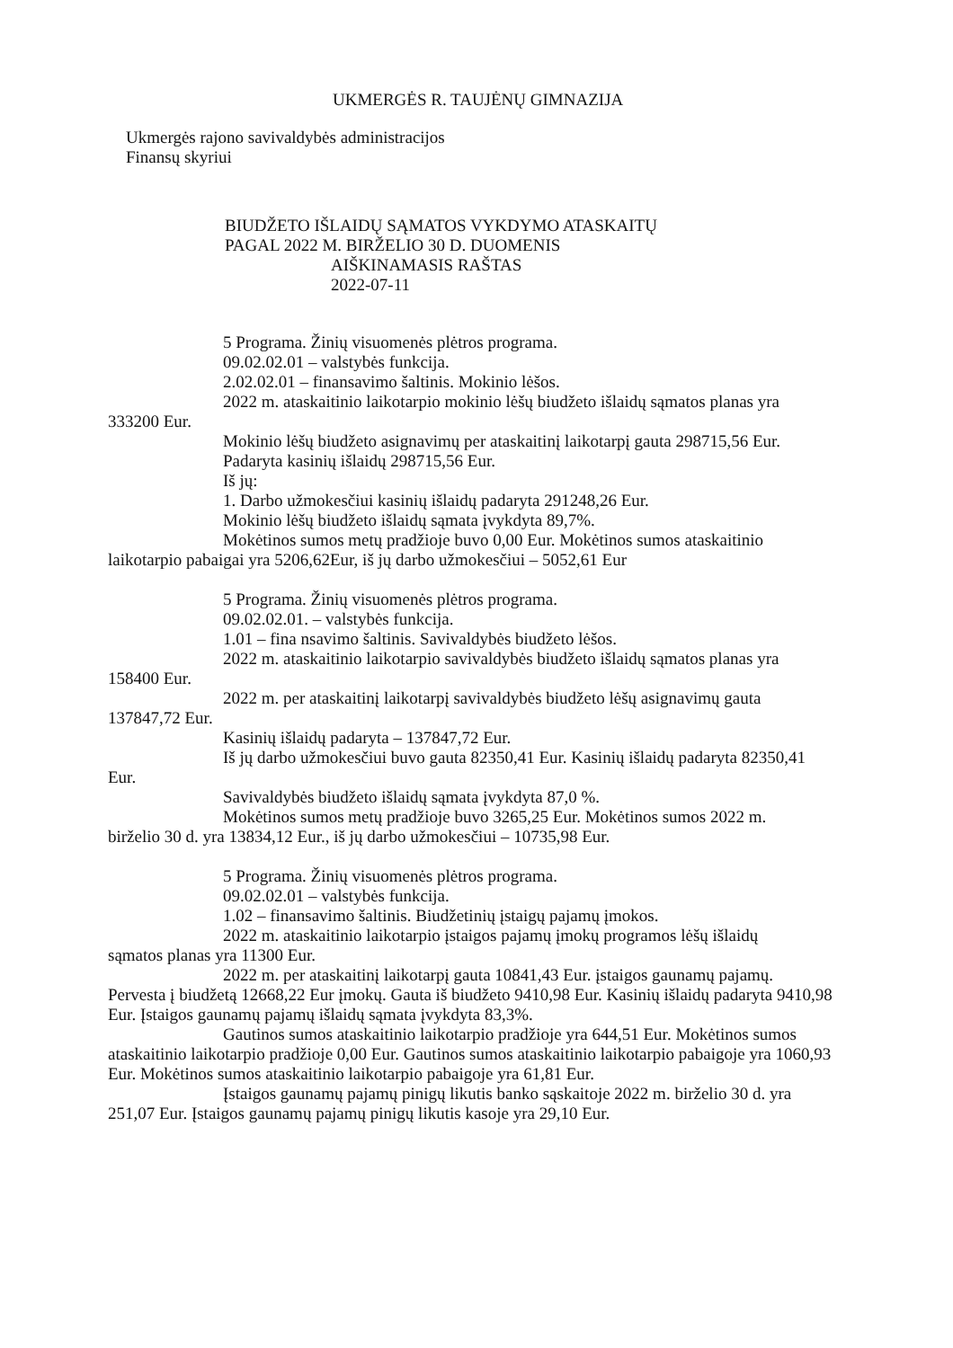UKMERGĖS R. TAUJĖNŲ GIMNAZIJA
Ukmergės rajono savivaldybės administracijos
Finansų skyriui
BIUDŽETO IŠLAIDŲ SĄMATOS VYKDYMO ATASKAITŲ
PAGAL 2022 M. BIRŽELIO 30 D. DUOMENIS
AIŠKINAMASIS RAŠTAS
2022-07-11
5 Programa. Žinių visuomenės plėtros programa.
09.02.02.01 – valstybės funkcija.
2.02.02.01 – finansavimo šaltinis. Mokinio lėšos.
2022 m. ataskaitinio laikotarpio mokinio lėšų biudžeto išlaidų sąmatos planas yra
333200 Eur.
Mokinio lėšų biudžeto asignavimų per ataskaitinį laikotarpį gauta 298715,56 Eur.
Padaryta kasinių išlaidų 298715,56 Eur.
Iš jų:
1. Darbo užmokesčiui kasinių išlaidų padaryta 291248,26 Eur.
Mokinio lėšų biudžeto išlaidų sąmata įvykdyta 89,7%.
Mokėtinos sumos metų pradžioje buvo 0,00 Eur. Mokėtinos sumos ataskaitinio
laikotarpio pabaigai yra 5206,62Eur, iš jų darbo užmokesčiui – 5052,61 Eur
5 Programa. Žinių visuomenės plėtros programa.
09.02.02.01. – valstybės funkcija.
1.01 – fina nsavimo šaltinis. Savivaldybės biudžeto lėšos.
2022 m. ataskaitinio laikotarpio savivaldybės biudžeto išlaidų sąmatos planas yra
158400 Eur.
2022 m. per ataskaitinį laikotarpį savivaldybės biudžeto lėšų asignavimų gauta
137847,72 Eur.
Kasinių išlaidų padaryta – 137847,72 Eur.
Iš jų darbo užmokesčiui buvo gauta 82350,41 Eur. Kasinių išlaidų padaryta 82350,41
Eur.
Savivaldybės biudžeto išlaidų sąmata įvykdyta 87,0 %.
Mokėtinos sumos metų pradžioje buvo 3265,25 Eur. Mokėtinos sumos 2022 m.
birželio 30 d. yra 13834,12 Eur., iš jų darbo užmokesčiui – 10735,98 Eur.
5 Programa. Žinių visuomenės plėtros programa.
09.02.02.01 – valstybės funkcija.
1.02 – finansavimo šaltinis. Biudžetinių įstaigų pajamų įmokos.
2022 m. ataskaitinio laikotarpio įstaigos pajamų įmokų programos lėšų išlaidų
sąmatos planas yra 11300 Eur.
2022 m. per ataskaitinį laikotarpį gauta 10841,43 Eur. įstaigos gaunamų pajamų.
Pervesta į biudžetą 12668,22 Eur įmokų. Gauta iš biudžeto 9410,98 Eur. Kasinių išlaidų padaryta 9410,98 Eur. Įstaigos gaunamų pajamų išlaidų sąmata įvykdyta 83,3%.
Gautinos sumos ataskaitinio laikotarpio pradžioje yra 644,51 Eur. Mokėtinos sumos
ataskaitinio laikotarpio pradžioje 0,00 Eur. Gautinos sumos ataskaitinio laikotarpio pabaigoje yra 1060,93 Eur. Mokėtinos sumos ataskaitinio laikotarpio pabaigoje yra 61,81 Eur.
Įstaigos gaunamų pajamų pinigų likutis banko sąskaitoje 2022 m. birželio 30 d. yra
251,07 Eur. Įstaigos gaunamų pajamų pinigų likutis kasoje yra 29,10 Eur.